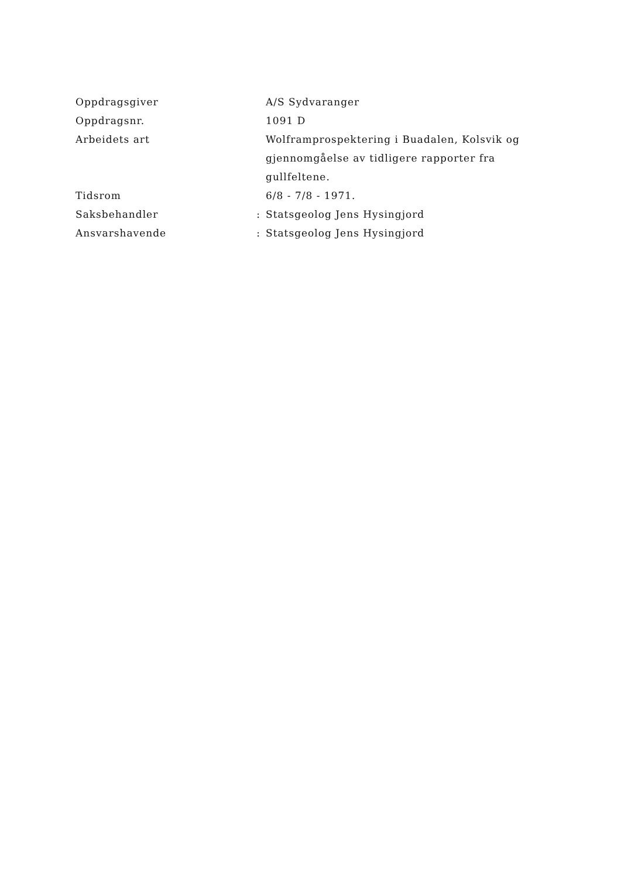Oppdragsgiver A/S Sydvaranger
Oppdragsnr. 1091 D
Arbeidets art Wolframprospektering i Buadalen, Kolsvik og gjennomgåelse av tidligere rapporter fra gullfeltene.
Tidsrom 6/8 - 7/8 - 1971.
Saksbehandler : Statsgeolog Jens Hysingjord
Ansvarshavende : Statsgeolog Jens Hysingjord